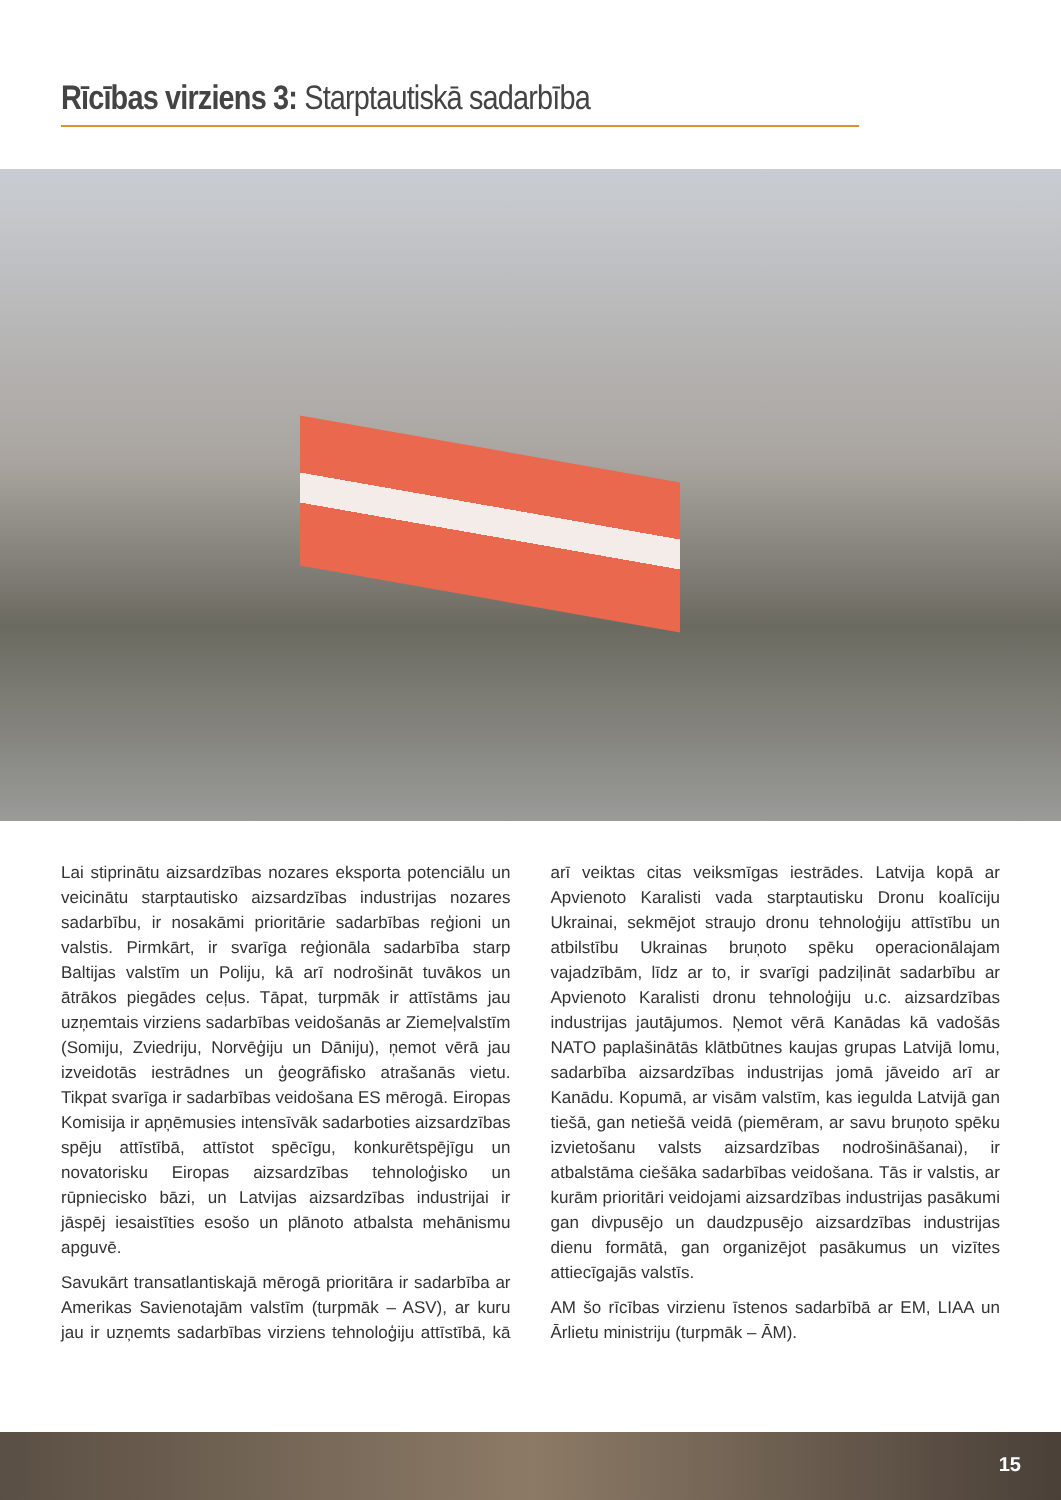Rīcības virziens 3: Starptautiskā sadarbība
Lai stiprinātu aizsardzības nozares eksporta potenciālu un veicinātu starptautisko aizsardzības industrijas nozares sadarbību, ir nosakāmi prioritārie sadarbības reģioni un valstis. Pirmkārt, ir svarīga reģionāla sadarbība starp Baltijas valstīm un Poliju, kā arī nodrošināt tuvākos un ātrākos piegādes ceļus. Tāpat, turpmāk ir attīstāms jau uzņemtais virziens sadarbības veidošanās ar Ziemeļvalstīm (Somiju, Zviedriju, Norvēģiju un Dāniju), ņemot vērā jau izveidotās iestrādnes un ģeogrāfisko atrašanās vietu. Tikpat svarīga ir sadarbības veidošana ES mērogā. Eiropas Komisija ir apņēmusies intensīvāk sadarboties aizsardzības spēju attīstībā, attīstot spēcīgu, konkurētspējīgu un novatorisku Eiropas aizsardzības tehnoloģisko un rūpniecisko bāzi, un Latvijas aizsardzības industrijai ir jāspēj iesaistīties esošo un plānoto atbalsta mehānismu apguvē.
Savukārt transatlantiskajā mērogā prioritāra ir sadarbība ar Amerikas Savienotajām valstīm (turpmāk – ASV), ar kuru jau ir uzņemts sadarbības virziens tehnoloģiju attīs­tībā, kā arī veiktas citas veiksmīgas iestrādes. Latvija kopā ar Apvienoto Karalisti vada starptautisku Dronu koalīciju Ukrainai, sekmējot straujo dronu tehnoloģiju attīstību un atbilstību Ukrainas bruņoto spēku operacionālajam vajadzībām, līdz ar to, ir svarīgi padziļināt sadarbību ar Apvienoto Karalisti dronu tehnoloģiju u.c. aizsardzības industrijas jautājumos. Ņemot vērā Kanādas kā vadošās NATO paplašinātās klātbūtnes kaujas grupas Latvijā lomu, sadarbība aizsardzības industrijas jomā jāveido arī ar Kanādu. Kopumā, ar visām valstīm, kas iegulda Latvijā gan tiešā, gan netiešā veidā (piemēram, ar savu bruņoto spēku izvietošanu valsts aizsardzības nodrošināšanai), ir atbalstāma ciešāka sadarbības veidošana. Tās ir valstis, ar kurām prioritāri veidojami aizsardzības industrijas pasākumi gan divpusējo un daudzpusējo aizsardzības industrijas dienu formātā, gan organizējot pasākumus un vizītes attiecīgajās valstīs.
AM šo rīcības virzienu īstenos sadarbībā ar EM, LIAA un Ārlietu ministriju (turpmāk – ĀM).
15